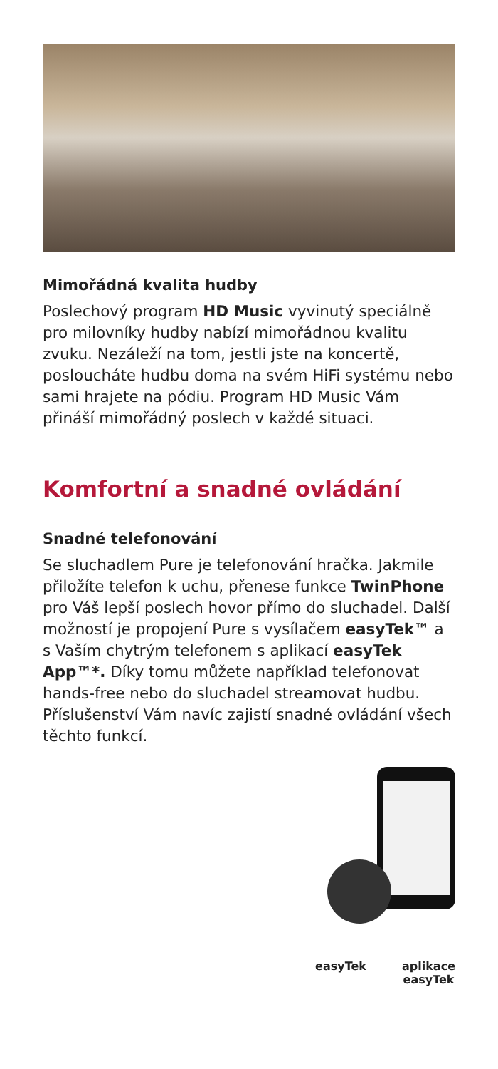Mimořádná kvalita hudby
Poslechový program HD Music vyvinutý speciálně pro milovníky hudby nabízí mimořádnou kvalitu zvuku. Nezáleží na tom, jestli jste na koncertě, posloucháte hudbu doma na svém HiFi systému nebo sami hrajete na pódiu. Program HD Music Vám přináší mimořádný poslech v každé situaci.
Komfortní a snadné ovládání
Snadné telefonování
Se sluchadlem Pure je telefonování hračka. Jakmile přiložíte telefon k uchu, přenese funkce TwinPhone pro Váš lepší poslech hovor přímo do sluchadel. Další možností je propojení Pure s vysílačem easyTek™ a s Vaším chytrým telefonem s aplikací easyTek App™*. Díky tomu můžete například telefonovat hands-free nebo do sluchadel streamovat hudbu. Příslušenství Vám navíc zajistí snadné ovládání všech těchto funkcí.
easyTek aplikace
easyTek